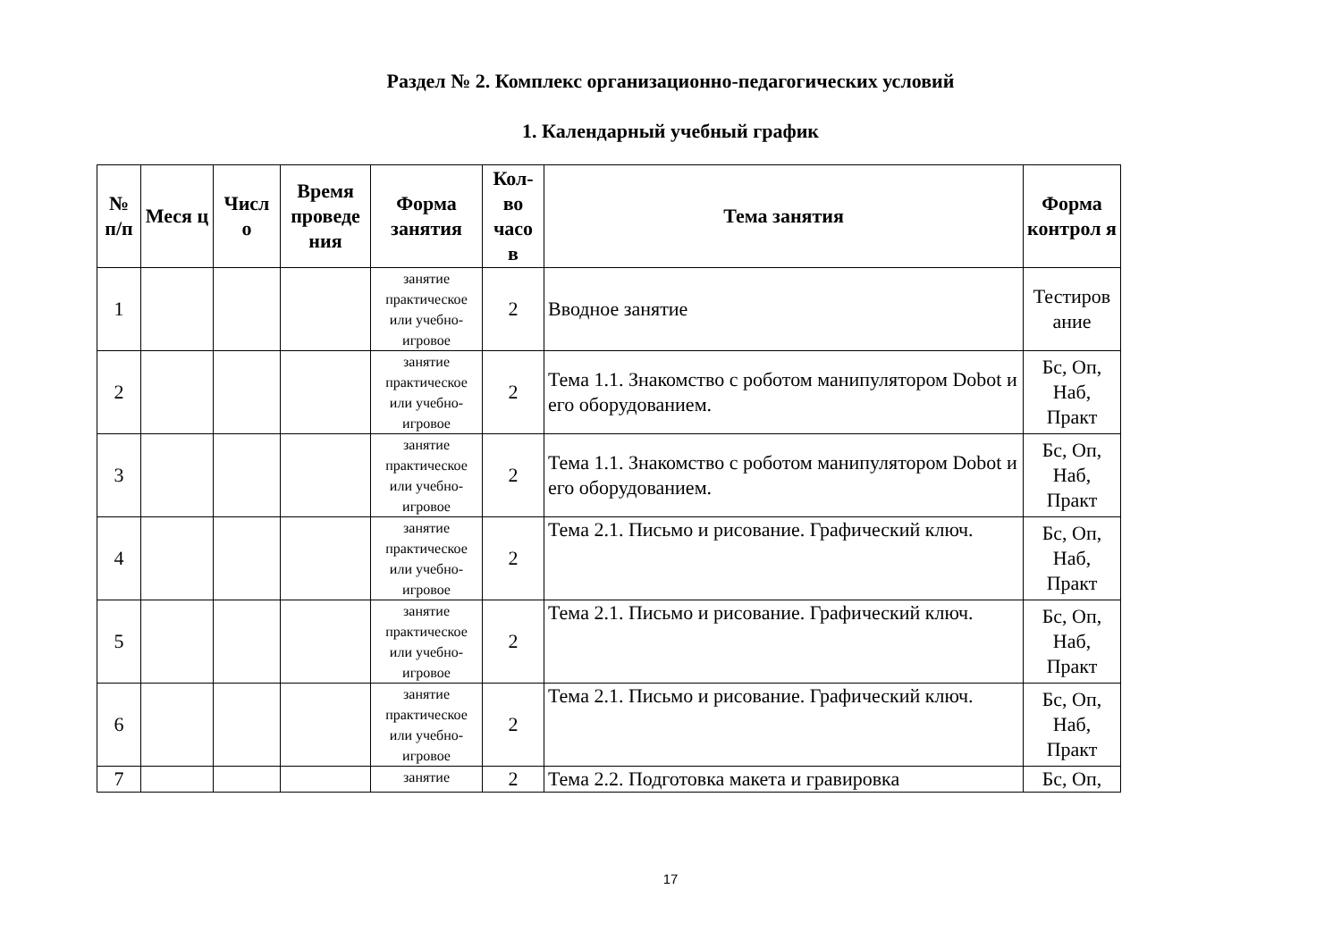Раздел № 2. Комплекс организационно-педагогических условий
1. Календарный учебный график
| № п/п | Меся ц | Числ о | Время проведе ния | Форма занятия | Кол-во часо в | Тема занятия | Форма контрол я |
| --- | --- | --- | --- | --- | --- | --- | --- |
| 1 | | | | занятие практическое или учебно-игровое | 2 | Вводное занятие | Тестиров ание |
| 2 | | | | занятие практическое или учебно-игровое | 2 | Тема 1.1. Знакомство с роботом манипулятором Dobot и его оборудованием. | Бс, Оп, Наб, Практ |
| 3 | | | | занятие практическое или учебно-игровое | 2 | Тема 1.1. Знакомство с роботом манипулятором Dobot и его оборудованием. | Бс, Оп, Наб, Практ |
| 4 | | | | занятие практическое или учебно-игровое | 2 | Тема 2.1. Письмо и рисование. Графический ключ. | Бс, Оп, Наб, Практ |
| 5 | | | | занятие практическое или учебно-игровое | 2 | Тема 2.1. Письмо и рисование. Графический ключ. | Бс, Оп, Наб, Практ |
| 6 | | | | занятие практическое или учебно-игровое | 2 | Тема 2.1. Письмо и рисование. Графический ключ. | Бс, Оп, Наб, Практ |
| 7 | | | | занятие | 2 | Тема 2.2. Подготовка макета и гравировка | Бс, Оп, |
17